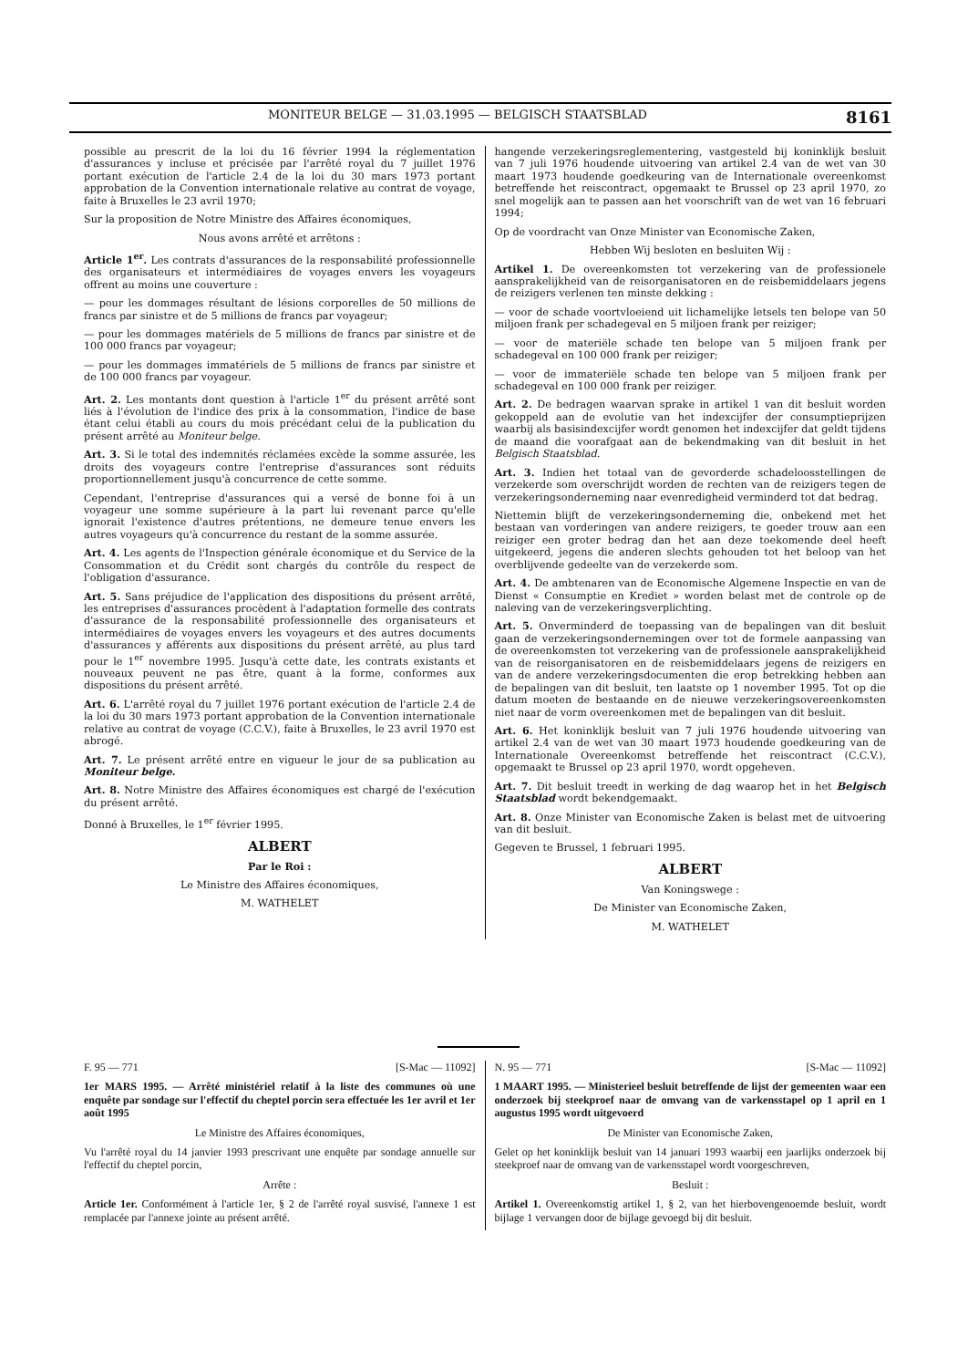MONITEUR BELGE — 31.03.1995 — BELGISCH STAATSBLAD 8161
possible au prescrit de la loi du 16 février 1994 la réglementation d'assurances y incluse et précisée par l'arrêté royal du 7 juillet 1976 portant exécution de l'article 2.4 de la loi du 30 mars 1973 portant approbation de la Convention internationale relative au contrat de voyage, faite à Bruxelles le 23 avril 1970;
Sur la proposition de Notre Ministre des Affaires économiques,
Nous avons arrêté et arrêtons :
Article 1<sup>er</sup>. Les contrats d'assurances de la responsabilité professionnelle des organisateurs et intermédiaires de voyages envers les voyageurs offrent au moins une couverture :
— pour les dommages résultant de lésions corporelles de 50 millions de francs par sinistre et de 5 millions de francs par voyageur;
— pour les dommages matériels de 5 millions de francs par sinistre et de 100 000 francs par voyageur;
— pour les dommages immatériels de 5 millions de francs par sinistre et de 100 000 francs par voyageur.
Art. 2. Les montants dont question à l'article 1<sup>er</sup> du présent arrêté sont liés à l'évolution de l'indice des prix à la consommation, l'indice de base étant celui établi au cours du mois précédant celui de la publication du présent arrêté au Moniteur belge.
Art. 3. Si le total des indemnités réclamées excède la somme assurée, les droits des voyageurs contre l'entreprise d'assurances sont réduits proportionnellement jusqu'à concurrence de cette somme.
Cependant, l'entreprise d'assurances qui a versé de bonne foi à un voyageur une somme supérieure à la part lui revenant parce qu'elle ignorait l'existence d'autres prétentions, ne demeure tenue envers les autres voyageurs qu'à concurrence du restant de la somme assurée.
Art. 4. Les agents de l'Inspection générale économique et du Service de la Consommation et du Crédit sont chargés du contrôle du respect de l'obligation d'assurance.
Art. 5. Sans préjudice de l'application des dispositions du présent arrêté, les entreprises d'assurances procèdent à l'adaptation formelle des contrats d'assurance de la responsabilité professionnelle des organisateurs et intermédiaires de voyages envers les voyageurs et des autres documents d'assurances y afférents aux dispositions du présent arrêté, au plus tard pour le 1<sup>er</sup> novembre 1995. Jusqu'à cette date, les contrats existants et nouveaux peuvent ne pas être, quant à la forme, conformes aux dispositions du présent arrêté.
Art. 6. L'arrêté royal du 7 juillet 1976 portant exécution de l'article 2.4 de la loi du 30 mars 1973 portant approbation de la Convention internationale relative au contrat de voyage (C.C.V.), faite à Bruxelles, le 23 avril 1970 est abrogé.
Art. 7. Le présent arrêté entre en vigueur le jour de sa publication au Moniteur belge.
Art. 8. Notre Ministre des Affaires économiques est chargé de l'exécution du présent arrêté.
Donné à Bruxelles, le 1<sup>er</sup> février 1995.
ALBERT
Par le Roi :
Le Ministre des Affaires économiques,
M. WATHELET
hangende verzekeringsreglementering, vastgesteld bij koninklijk besluit van 7 juli 1976 houdende uitvoering van artikel 2.4 van de wet van 30 maart 1973 houdende goedkeuring van de Internationale overeenkomst betreffende het reiscontract, opgemaakt te Brussel op 23 april 1970, zo snel mogelijk aan te passen aan het voorschrift van de wet van 16 februari 1994;
Op de voordracht van Onze Minister van Economische Zaken,
Hebben Wij besloten en besluiten Wij :
Artikel 1. De overeenkomsten tot verzekering van de professionele aansprakelijkheid van de reisorganisatoren en de reisbemiddelaars jegens de reizigers verlenen ten minste dekking :
— voor de schade voortvloeiend uit lichamelijke letsels ten belope van 50 miljoen frank per schadegeval en 5 miljoen frank per reiziger;
— voor de materiële schade ten belope van 5 miljoen frank per schadegeval en 100 000 frank per reiziger;
— voor de immateriële schade ten belope van 5 miljoen frank per schadegeval en 100 000 frank per reiziger.
Art. 2. De bedragen waarvan sprake in artikel 1 van dit besluit worden gekoppeld aan de evolutie van het indexcijfer der consumptieprijzen waarbij als basisindexcijfer wordt genomen het indexcijfer dat geldt tijdens de maand die voorafgaat aan de bekendmaking van dit besluit in het Belgisch Staatsblad.
Art. 3. Indien het totaal van de gevorderde schadeloosstellingen de verzekerde som overschrijdt worden de rechten van de reizigers tegen de verzekeringsonderneming naar evenredigheid verminderd tot dat bedrag.
Niettemin blijft de verzekeringsonderneming die, onbekend met het bestaan van vorderingen van andere reizigers, te goeder trouw aan een reiziger een groter bedrag dan het aan deze toekomende deel heeft uitgekeerd, jegens die anderen slechts gehouden tot het beloop van het overblijvende gedeelte van de verzekerde som.
Art. 4. De ambtenaren van de Economische Algemene Inspectie en van de Dienst « Consumptie en Krediet » worden belast met de controle op de naleving van de verzekeringsverplichting.
Art. 5. Onverminderd de toepassing van de bepalingen van dit besluit gaan de verzekeringsondernemingen over tot de formele aanpassing van de overeenkomsten tot verzekering van de professionele aansprakelijkheid van de reisorganisatoren en de reisbemiddelaars jegens de reizigers en van de andere verzekeringsdocumenten die erop betrekking hebben aan de bepalingen van dit besluit, ten laatste op 1 november 1995. Tot op die datum moeten de bestaande en de nieuwe verzekeringsovereenkomsten niet naar de vorm overeenkomen met de bepalingen van dit besluit.
Art. 6. Het koninklijk besluit van 7 juli 1976 houdende uitvoering van artikel 2.4 van de wet van 30 maart 1973 houdende goedkeuring van de Internationale Overeenkomst betreffende het reiscontract (C.C.V.), opgemaakt te Brussel op 23 april 1970, wordt opgeheven.
Art. 7. Dit besluit treedt in werking de dag waarop het in het Belgisch Staatsblad wordt bekendgemaakt.
Art. 8. Onze Minister van Economische Zaken is belast met de uitvoering van dit besluit.
Gegeven te Brussel, 1 februari 1995.
ALBERT
Van Koningswege :
De Minister van Economische Zaken,
M. WATHELET
F. 95 — 771 [S-Mac — 11092]
1er MARS 1995. — Arrêté ministériel relatif à la liste des communes où une enquête par sondage sur l'effectif du cheptel porcin sera effectuée les 1er avril et 1er août 1995
Le Ministre des Affaires économiques,
Vu l'arrêté royal du 14 janvier 1993 prescrivant une enquête par sondage annuelle sur l'effectif du cheptel porcin,
Arrête :
Article 1er. Conformément à l'article 1er, § 2 de l'arrêté royal susvisé, l'annexe 1 est remplacée par l'annexe jointe au présent arrêté.
N. 95 — 771 [S-Mac — 11092]
1 MAART 1995. — Ministerieel besluit betreffende de lijst der gemeenten waar een onderzoek bij steekproef naar de omvang van de varkensstapel op 1 april en 1 augustus 1995 wordt uitgevoerd
De Minister van Economische Zaken,
Gelet op het koninklijk besluit van 14 januari 1993 waarbij een jaarlijks onderzoek bij steekproef naar de omvang van de varkensstapel wordt voorgeschreven,
Besluit :
Artikel 1. Overeenkomstig artikel 1, § 2, van het hierbovengenoemde besluit, wordt bijlage 1 vervangen door de bijlage gevoegd bij dit besluit.